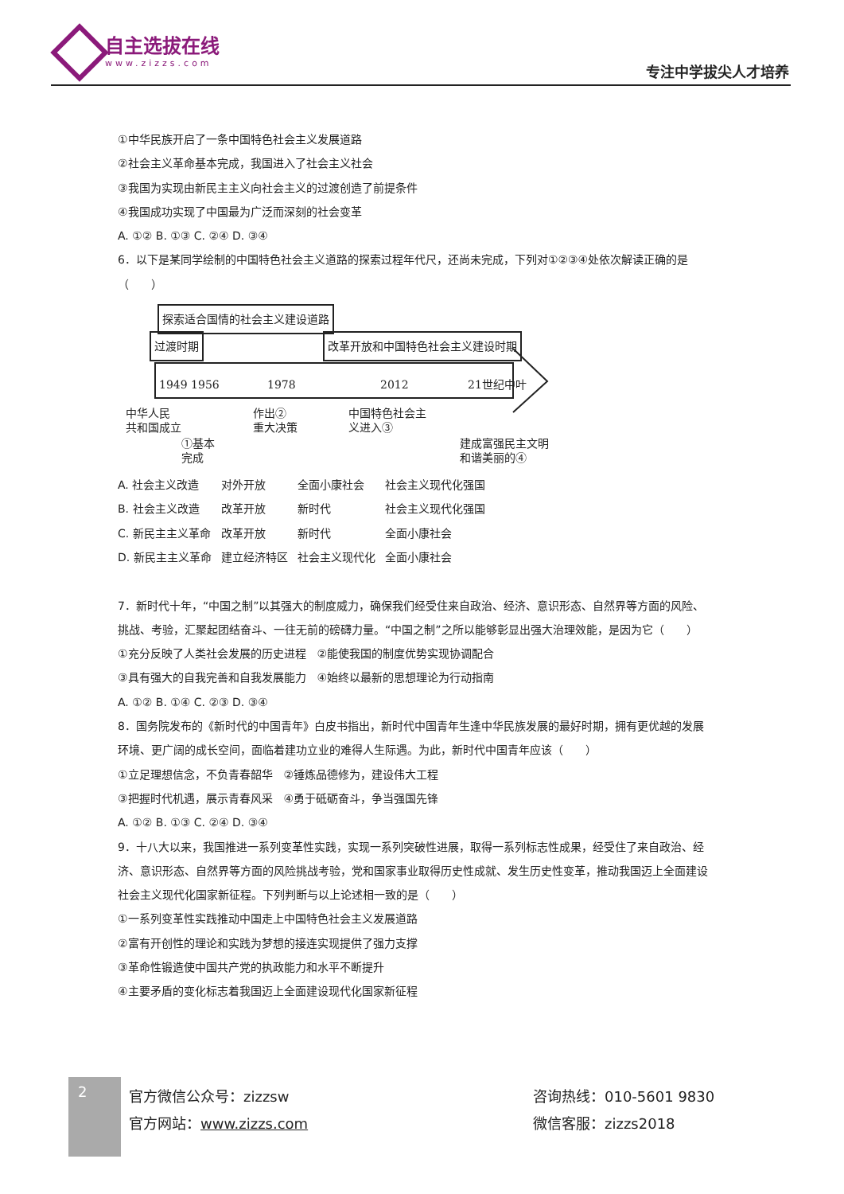自主选拔在线
www.zizzs.com
专注中学拔尖人才培养
①中华民族开启了一条中国特色社会主义发展道路
②社会主义革命基本完成，我国进入了社会主义社会
③我国为实现由新民主主义向社会主义的过渡创造了前提条件
④我国成功实现了中国最为广泛而深刻的社会变革
A. ①② B. ①③ C. ②④ D. ③④
6．以下是某同学绘制的中国特色社会主义道路的探索过程年代尺，还尚未完成，下列对①②③④处依次解读正确的是（　　）
探索适合国情的社会主义建设道路
过渡时期 改革开放和中国特色社会主义建设时期
1949 1956 1978 2012 21世纪中叶
中华人民
共和国成立
①基本
完成
作出②
重大决策
中国特色社会主
义进入③
建成富强民主文明
和谐美丽的④
| A. 社会主义改造 | 对外开放 | 全面小康社会 | 社会主义现代化强国 |
| B. 社会主义改造 | 改革开放 | 新时代 | 社会主义现代化强国 |
| C. 新民主主义革命 | 改革开放 | 新时代 | 全面小康社会 |
| D. 新民主主义革命 | 建立经济特区 | 社会主义现代化 | 全面小康社会 |
7．新时代十年，“中国之制”以其强大的制度威力，确保我们经受住来自政治、经济、意识形态、自然界等方面的风险、挑战、考验，汇聚起团结奋斗、一往无前的磅礴力量。“中国之制”之所以能够彰显出强大治理效能，是因为它（　　）
①充分反映了人类社会发展的历史进程　②能使我国的制度优势实现协调配合
③具有强大的自我完善和自我发展能力　④始终以最新的思想理论为行动指南
A. ①② B. ①④ C. ②③ D. ③④
8．国务院发布的《新时代的中国青年》白皮书指出，新时代中国青年生逢中华民族发展的最好时期，拥有更优越的发展环境、更广阔的成长空间，面临着建功立业的难得人生际遇。为此，新时代中国青年应该（　　）
①立足理想信念，不负青春韶华　②锤炼品德修为，建设伟大工程
③把握时代机遇，展示青春风采　④勇于砥砺奋斗，争当强国先锋
A. ①② B. ①③ C. ②④ D. ③④
9．十八大以来，我国推进一系列变革性实践，实现一系列突破性进展，取得一系列标志性成果，经受住了来自政治、经济、意识形态、自然界等方面的风险挑战考验，党和国家事业取得历史性成就、发生历史性变革，推动我国迈上全面建设社会主义现代化国家新征程。下列判断与以上论述相一致的是（　　）
①一系列变革性实践推动中国走上中国特色社会主义发展道路
②富有开创性的理论和实践为梦想的接连实现提供了强力支撑
③革命性锻造使中国共产党的执政能力和水平不断提升
④主要矛盾的变化标志着我国迈上全面建设现代化国家新征程
2
官方微信公众号：zizzsw
官方网站：www.zizzs.com
咨询热线：010-5601 9830
微信客服：zizzs2018